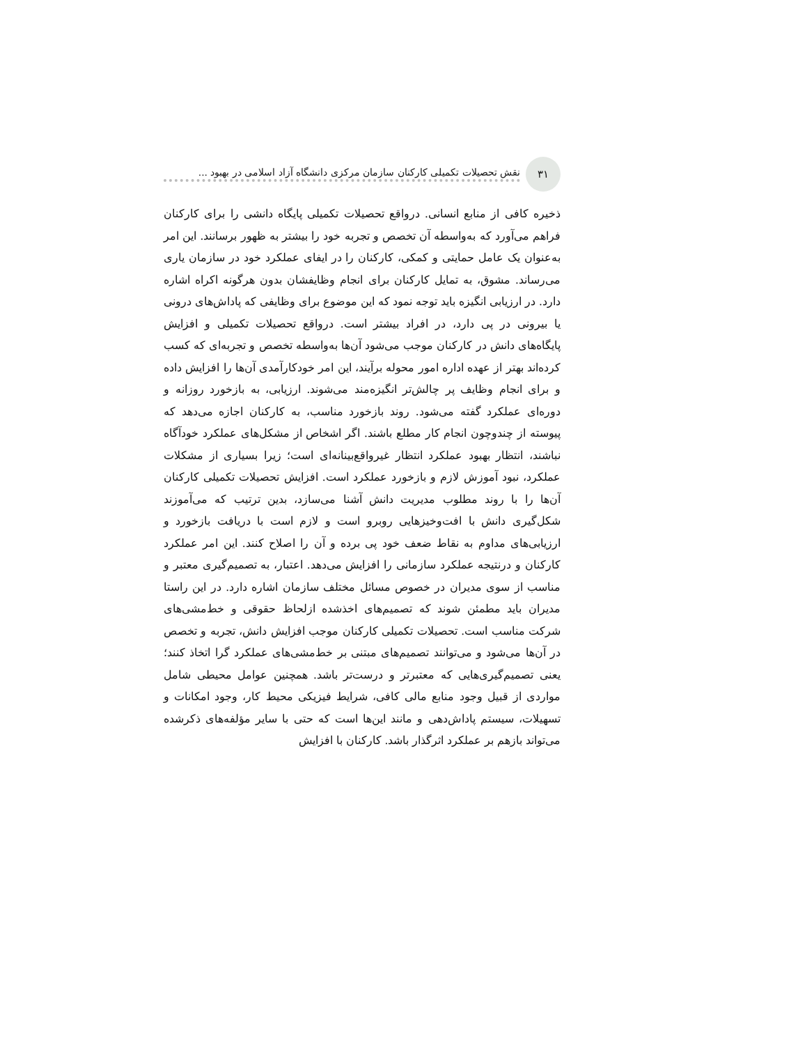۳۱
نقش تحصیلات تکمیلی کارکنان سازمان مرکزی دانشگاه آزاد اسلامی در بهبود ...
ذخیره کافی از منابع انسانی. درواقع تحصیلات تکمیلی پایگاه دانشی را برای کارکنان فراهم می‌آورد که به‌واسطه آن تخصص و تجربه خود را بیشتر به ظهور برسانند. این امر به‌عنوان یک عامل حمایتی و کمکی، کارکنان را در ایفای عملکرد خود در سازمان یاری می‌رساند. مشوق، به تمایل کارکنان برای انجام وظایفشان بدون هرگونه اکراه اشاره دارد. در ارزیابی انگیزه باید توجه نمود که این موضوع برای وظایفی که پاداش‌های درونی یا بیرونی در پی دارد، در افراد بیشتر است. درواقع تحصیلات تکمیلی و افزایش پایگاه‌های دانش در کارکنان موجب می‌شود آن‌ها به‌واسطه تخصص و تجربه‌ای که کسب کرده‌اند بهتر از عهده اداره امور محوله برآیند، این امر خودکارآمدی آن‌ها را افزایش داده و برای انجام وظایف پر چالش‌تر انگیزه‌مند می‌شوند. ارزیابی، به بازخورد روزانه و دوره‌ای عملکرد گفته می‌شود. روند بازخورد مناسب، به کارکنان اجازه می‌دهد که پیوسته از چندوچون انجام کار مطلع باشند. اگر اشخاص از مشکل‌های عملکرد خودآگاه نباشند، انتظار بهبود عملکرد انتظار غیرواقع‌بینانه‌ای است؛ زیرا بسیاری از مشکلات عملکرد، نبود آموزش لازم و بازخورد عملکرد است. افزایش تحصیلات تکمیلی کارکنان آن‌ها را با روند مطلوب مدیریت دانش آشنا می‌سازد، بدین ترتیب که می‌آموزند شکل‌گیری دانش با افت‌وخیزهایی روبرو است و لازم است با دریافت بازخورد و ارزیابی‌های مداوم به نقاط ضعف خود پی برده و آن را اصلاح کنند. این امر عملکرد کارکنان و درنتیجه عملکرد سازمانی را افزایش می‌دهد. اعتبار، به تصمیم‌گیری معتبر و مناسب از سوی مدیران در خصوص مسائل مختلف سازمان اشاره دارد. در این راستا مدیران باید مطمئن شوند که تصمیم‌های اخذشده ازلحاظ حقوقی و خط‌مشی‌های شرکت مناسب است. تحصیلات تکمیلی کارکنان موجب افزایش دانش، تجربه و تخصص در آن‌ها می‌شود و می‌توانند تصمیم‌های مبتنی بر خط‌مشی‌های عملکرد گرا اتخاذ کنند؛ یعنی تصمیم‌گیری‌هایی که معتبرتر و درست‌تر باشد. همچنین عوامل محیطی شامل مواردی از قبیل وجود منابع مالی کافی، شرایط فیزیکی محیط کار، وجود امکانات و تسهیلات، سیستم پاداش‌دهی و مانند این‌ها است که حتی با سایر مؤلفه‌های ذکرشده می‌تواند بازهم بر عملکرد اثرگذار باشد. کارکنان با افزایش